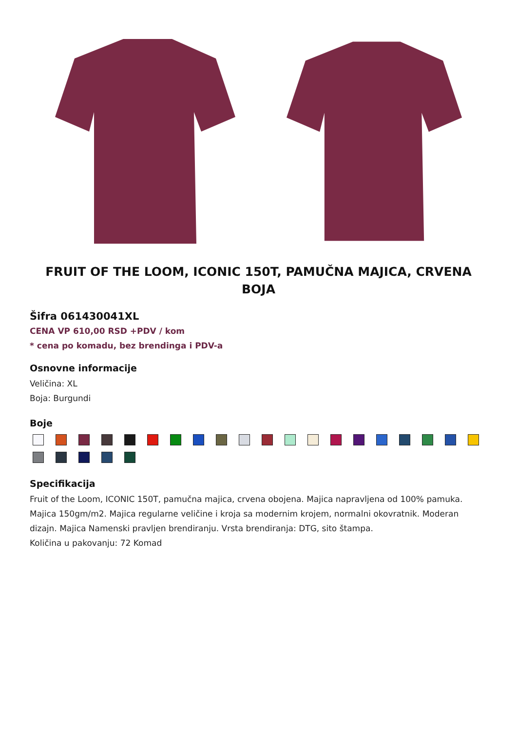FRUIT OF THE LOOM, ICONIC 150T, PAMUČNA MAJICA, CRVENA BOJA
Šifra 061430041XL
CENA VP 610,00 RSD +PDV / kom
* cena po komadu, bez brendinga i PDV-a
Osnovne informacije
Veličina: XL
Boja: Burgundi
Boje
Specifikacija
Fruit of the Loom, ICONIC 150T, pamučna majica, crvena obojena. Majica napravljena od 100% pamuka. Majica 150gm/m2. Majica regularne veličine i kroja sa modernim krojem, normalni okovratnik. Moderan dizajn. Majica Namenski pravljen brendiranju. Vrsta brendiranja: DTG, sito štampa.
Količina u pakovanju: 72 Komad